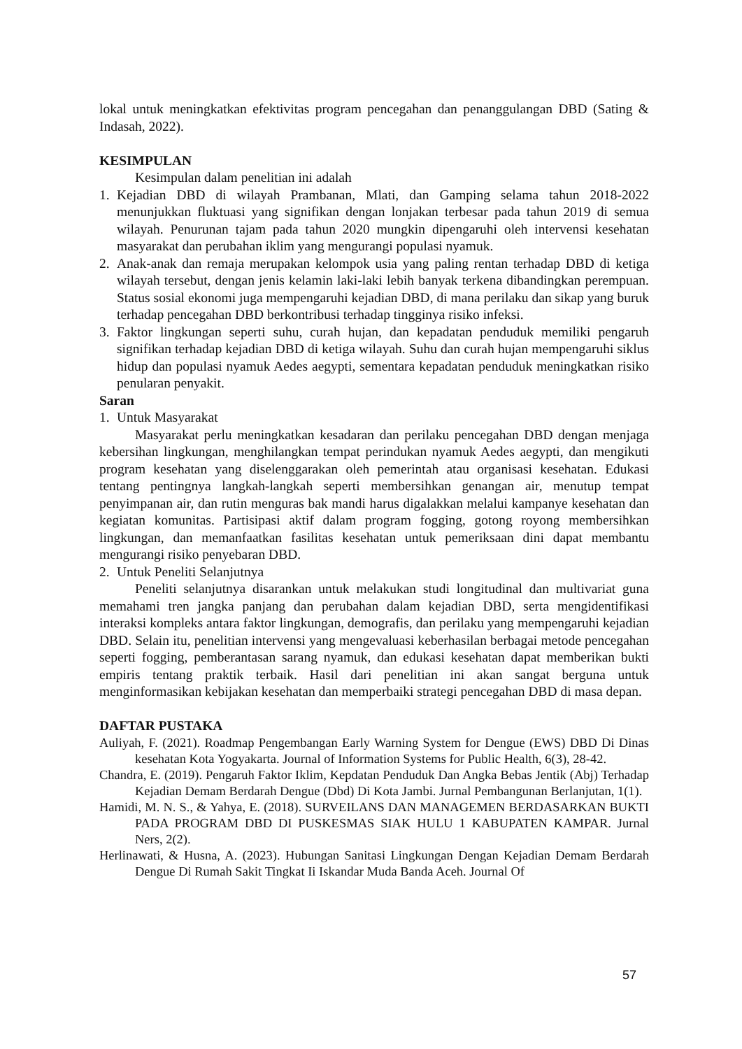lokal untuk meningkatkan efektivitas program pencegahan dan penanggulangan DBD (Sating & Indasah, 2022).
KESIMPULAN
Kesimpulan dalam penelitian ini adalah
1. Kejadian DBD di wilayah Prambanan, Mlati, dan Gamping selama tahun 2018-2022 menunjukkan fluktuasi yang signifikan dengan lonjakan terbesar pada tahun 2019 di semua wilayah. Penurunan tajam pada tahun 2020 mungkin dipengaruhi oleh intervensi kesehatan masyarakat dan perubahan iklim yang mengurangi populasi nyamuk.
2. Anak-anak dan remaja merupakan kelompok usia yang paling rentan terhadap DBD di ketiga wilayah tersebut, dengan jenis kelamin laki-laki lebih banyak terkena dibandingkan perempuan. Status sosial ekonomi juga mempengaruhi kejadian DBD, di mana perilaku dan sikap yang buruk terhadap pencegahan DBD berkontribusi terhadap tingginya risiko infeksi.
3. Faktor lingkungan seperti suhu, curah hujan, dan kepadatan penduduk memiliki pengaruh signifikan terhadap kejadian DBD di ketiga wilayah. Suhu dan curah hujan mempengaruhi siklus hidup dan populasi nyamuk Aedes aegypti, sementara kepadatan penduduk meningkatkan risiko penularan penyakit.
Saran
1. Untuk Masyarakat
Masyarakat perlu meningkatkan kesadaran dan perilaku pencegahan DBD dengan menjaga kebersihan lingkungan, menghilangkan tempat perindukan nyamuk Aedes aegypti, dan mengikuti program kesehatan yang diselenggarakan oleh pemerintah atau organisasi kesehatan. Edukasi tentang pentingnya langkah-langkah seperti membersihkan genangan air, menutup tempat penyimpanan air, dan rutin menguras bak mandi harus digalakkan melalui kampanye kesehatan dan kegiatan komunitas. Partisipasi aktif dalam program fogging, gotong royong membersihkan lingkungan, dan memanfaatkan fasilitas kesehatan untuk pemeriksaan dini dapat membantu mengurangi risiko penyebaran DBD.
2. Untuk Peneliti Selanjutnya
Peneliti selanjutnya disarankan untuk melakukan studi longitudinal dan multivariat guna memahami tren jangka panjang dan perubahan dalam kejadian DBD, serta mengidentifikasi interaksi kompleks antara faktor lingkungan, demografis, dan perilaku yang mempengaruhi kejadian DBD. Selain itu, penelitian intervensi yang mengevaluasi keberhasilan berbagai metode pencegahan seperti fogging, pemberantasan sarang nyamuk, dan edukasi kesehatan dapat memberikan bukti empiris tentang praktik terbaik. Hasil dari penelitian ini akan sangat berguna untuk menginformasikan kebijakan kesehatan dan memperbaiki strategi pencegahan DBD di masa depan.
DAFTAR PUSTAKA
Auliyah, F. (2021). Roadmap Pengembangan Early Warning System for Dengue (EWS) DBD Di Dinas kesehatan Kota Yogyakarta. Journal of Information Systems for Public Health, 6(3), 28-42.
Chandra, E. (2019). Pengaruh Faktor Iklim, Kepdatan Penduduk Dan Angka Bebas Jentik (Abj) Terhadap Kejadian Demam Berdarah Dengue (Dbd) Di Kota Jambi. Jurnal Pembangunan Berlanjutan, 1(1).
Hamidi, M. N. S., & Yahya, E. (2018). SURVEILANS DAN MANAGEMEN BERDASARKAN BUKTI PADA PROGRAM DBD DI PUSKESMAS SIAK HULU 1 KABUPATEN KAMPAR. Jurnal Ners, 2(2).
Herlinawati, & Husna, A. (2023). Hubungan Sanitasi Lingkungan Dengan Kejadian Demam Berdarah Dengue Di Rumah Sakit Tingkat Ii Iskandar Muda Banda Aceh. Journal Of
57